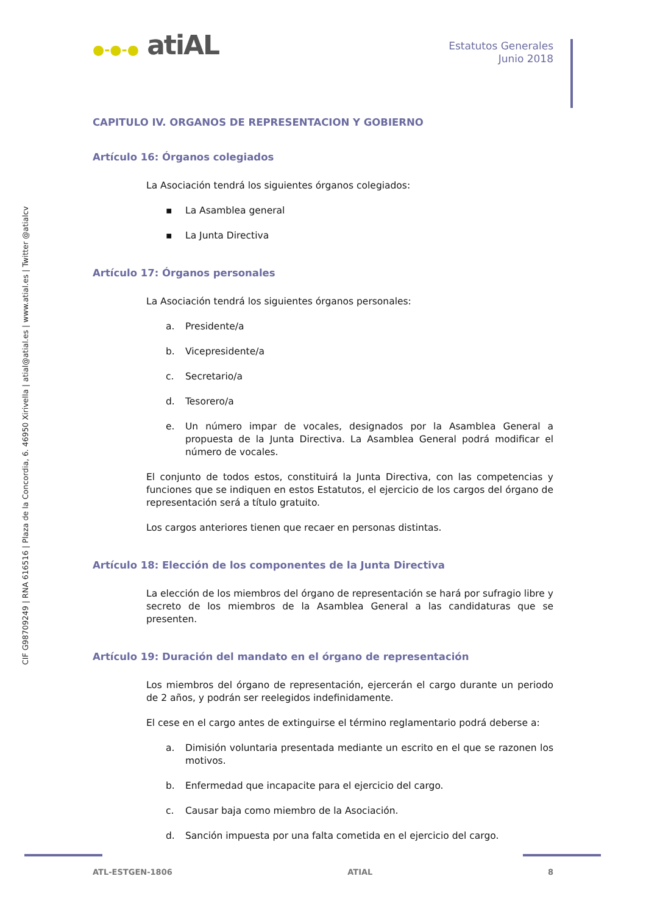CIF G98709249 | RNA 616516 | Plaza de la Concordia, 6. 46950 Xirivella | atial@atial.es | www.atial.es | Twitter @atialcv
●-●-● atiAL
Estatutos Generales
Junio 2018
CAPITULO IV. ORGANOS DE REPRESENTACION Y GOBIERNO
Artículo 16: Órganos colegiados
La Asociación tendrá los siguientes órganos colegiados:
▪ La Asamblea general
▪ La Junta Directiva
Artículo 17: Órganos personales
La Asociación tendrá los siguientes órganos personales:
a. Presidente/a
b. Vicepresidente/a
c. Secretario/a
d. Tesorero/a
e. Un número impar de vocales, designados por la Asamblea General a propuesta de la Junta Directiva. La Asamblea General podrá modificar el número de vocales.
El conjunto de todos estos, constituirá la Junta Directiva, con las competencias y funciones que se indiquen en estos Estatutos, el ejercicio de los cargos del órgano de representación será a título gratuito.
Los cargos anteriores tienen que recaer en personas distintas.
Artículo 18: Elección de los componentes de la Junta Directiva
La elección de los miembros del órgano de representación se hará por sufragio libre y secreto de los miembros de la Asamblea General a las candidaturas que se presenten.
Artículo 19: Duración del mandato en el órgano de representación
Los miembros del órgano de representación, ejercerán el cargo durante un periodo de 2 años, y podrán ser reelegidos indefinidamente.
El cese en el cargo antes de extinguirse el término reglamentario podrá deberse a:
a. Dimisión voluntaria presentada mediante un escrito en el que se razonen los motivos.
b. Enfermedad que incapacite para el ejercicio del cargo.
c. Causar baja como miembro de la Asociación.
d. Sanción impuesta por una falta cometida en el ejercicio del cargo.
ATL-ESTGEN-1806 ATIAL 8